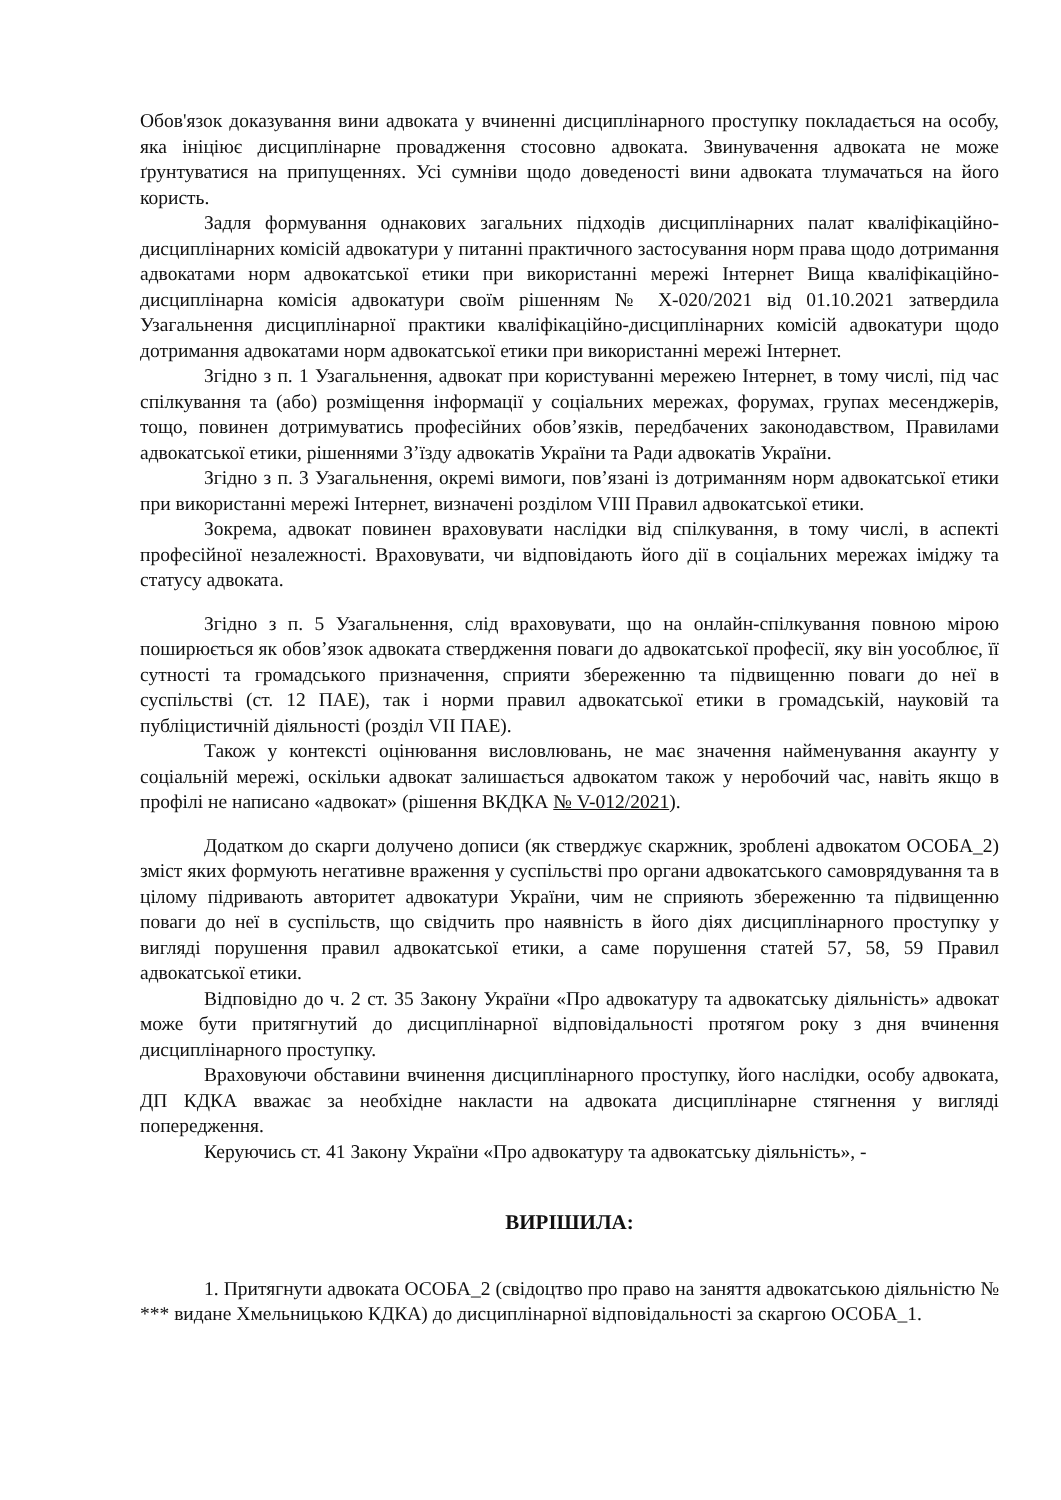Обов'язок доказування вини адвоката у вчиненні дисциплінарного проступку покладається на особу, яка ініціює дисциплінарне провадження стосовно адвоката. Звинувачення адвоката не може ґрунтуватися на припущеннях. Усі сумніви щодо доведеності вини адвоката тлумачаться на його користь.
Задля формування однакових загальних підходів дисциплінарних палат кваліфікаційно-дисциплінарних комісій адвокатури у питанні практичного застосування норм права щодо дотримання адвокатами норм адвокатської етики при використанні мережі Інтернет Вища кваліфікаційно-дисциплінарна комісія адвокатури своїм рішенням № Х-020/2021 від 01.10.2021 затвердила Узагальнення дисциплінарної практики кваліфікаційно-дисциплінарних комісій адвокатури щодо дотримання адвокатами норм адвокатської етики при використанні мережі Інтернет.
Згідно з п. 1 Узагальнення, адвокат при користуванні мережею Інтернет, в тому числі, під час спілкування та (або) розміщення інформації у соціальних мережах, форумах, групах месенджерів, тощо, повинен дотримуватись професійних обов’язків, передбачених законодавством, Правилами адвокатської етики, рішеннями З’їзду адвокатів України та Ради адвокатів України.
Згідно з п. 3 Узагальнення, окремі вимоги, пов’язані із дотриманням норм адвокатської етики при використанні мережі Інтернет, визначені розділом VIII Правил адвокатської етики.
Зокрема, адвокат повинен враховувати наслідки від спілкування, в тому числі, в аспекті професійної незалежності. Враховувати, чи відповідають його дії в соціальних мережах іміджу та статусу адвоката.
Згідно з п. 5 Узагальнення, слід враховувати, що на онлайн-спілкування повною мірою поширюється як обов’язок адвоката ствердження поваги до адвокатської професії, яку він уособлює, її сутності та громадського призначення, сприяти збереженню та підвищенню поваги до неї в суспільстві (ст. 12 ПАЕ), так і норми правил адвокатської етики в громадській, науковій та публіцистичній діяльності (розділ VII ПАЕ).
Також у контексті оцінювання висловлювань, не має значення найменування акаунту у соціальній мережі, оскільки адвокат залишається адвокатом також у неробочий час, навіть якщо в профілі не написано «адвокат» (рішення ВКДКА № V-012/2021).
Додатком до скарги долучено дописи (як стверджує скаржник, зроблені адвокатом ОСОБА_2) зміст яких формують негативне враження у суспільстві про органи адвокатського самоврядування та в цілому підривають авторитет адвокатури України, чим не сприяють збереженню та підвищенню поваги до неї в суспільств, що свідчить про наявність в його діях дисциплінарного проступку у вигляді порушення правил адвокатської етики, а саме порушення статей 57, 58, 59 Правил адвокатської етики.
Відповідно до ч. 2 ст. 35 Закону України «Про адвокатуру та адвокатську діяльність» адвокат може бути притягнутий до дисциплінарної відповідальності протягом року з дня вчинення дисциплінарного проступку.
Враховуючи обставини вчинення дисциплінарного проступку, його наслідки, особу адвоката, ДП КДКА вважає за необхідне накласти на адвоката дисциплінарне стягнення у вигляді попередження.
Керуючись ст. 41 Закону України «Про адвокатуру та адвокатську діяльність», -
ВИРІШИЛА:
1. Притягнути адвоката ОСОБА_2 (свідоцтво про право на заняття адвокатською діяльністю № *** видане Хмельницькою КДКА) до дисциплінарної відповідальності за скаргою ОСОБА_1.